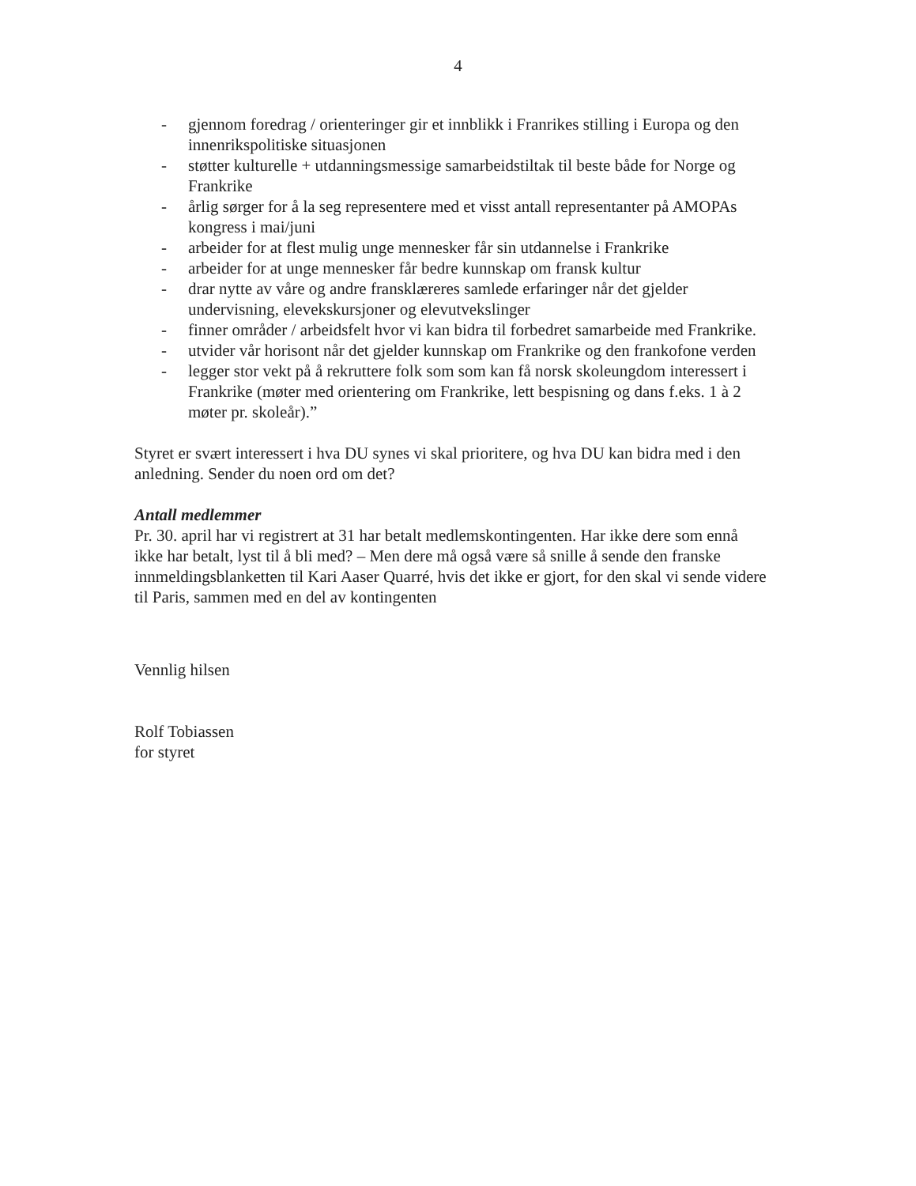4
- gjennom foredrag / orienteringer gir et innblikk i Franrikes stilling i Europa og den innenrikspolitiske situasjonen
- støtter kulturelle + utdanningsmessige samarbeidstiltak til beste både for Norge og Frankrike
- årlig sørger for å la seg representere med et visst antall representanter på AMOPAs kongress i mai/juni
- arbeider for at flest mulig unge mennesker får sin utdannelse i Frankrike
- arbeider for at unge mennesker får bedre kunnskap om fransk kultur
- drar nytte av våre og andre fransklæreres samlede erfaringer når det gjelder undervisning, elevekskursjoner og elevutvekslinger
- finner områder / arbeidsfelt hvor vi kan bidra til forbedret samarbeide med Frankrike.
- utvider vår horisont når det gjelder kunnskap om Frankrike og den frankofone verden
- legger stor vekt på å rekruttere folk som som kan få norsk skoleungdom interessert i Frankrike (møter med orientering om Frankrike, lett bespisning og dans f.eks. 1 à 2 møter pr. skoleår).”
Styret er svært interessert i hva DU synes vi skal prioritere, og hva DU kan bidra med i den anledning. Sender du noen ord om det?
Antall medlemmer
Pr. 30. april har vi registrert at 31 har betalt medlemskontingenten. Har ikke dere som ennå ikke har betalt, lyst til å bli med? – Men dere må også være så snille å sende den franske innmeldingsblanketten til Kari Aaser Quarré, hvis det ikke er gjort, for den skal vi sende videre til Paris, sammen med en del av kontingenten
Vennlig hilsen
Rolf Tobiassen
for styret